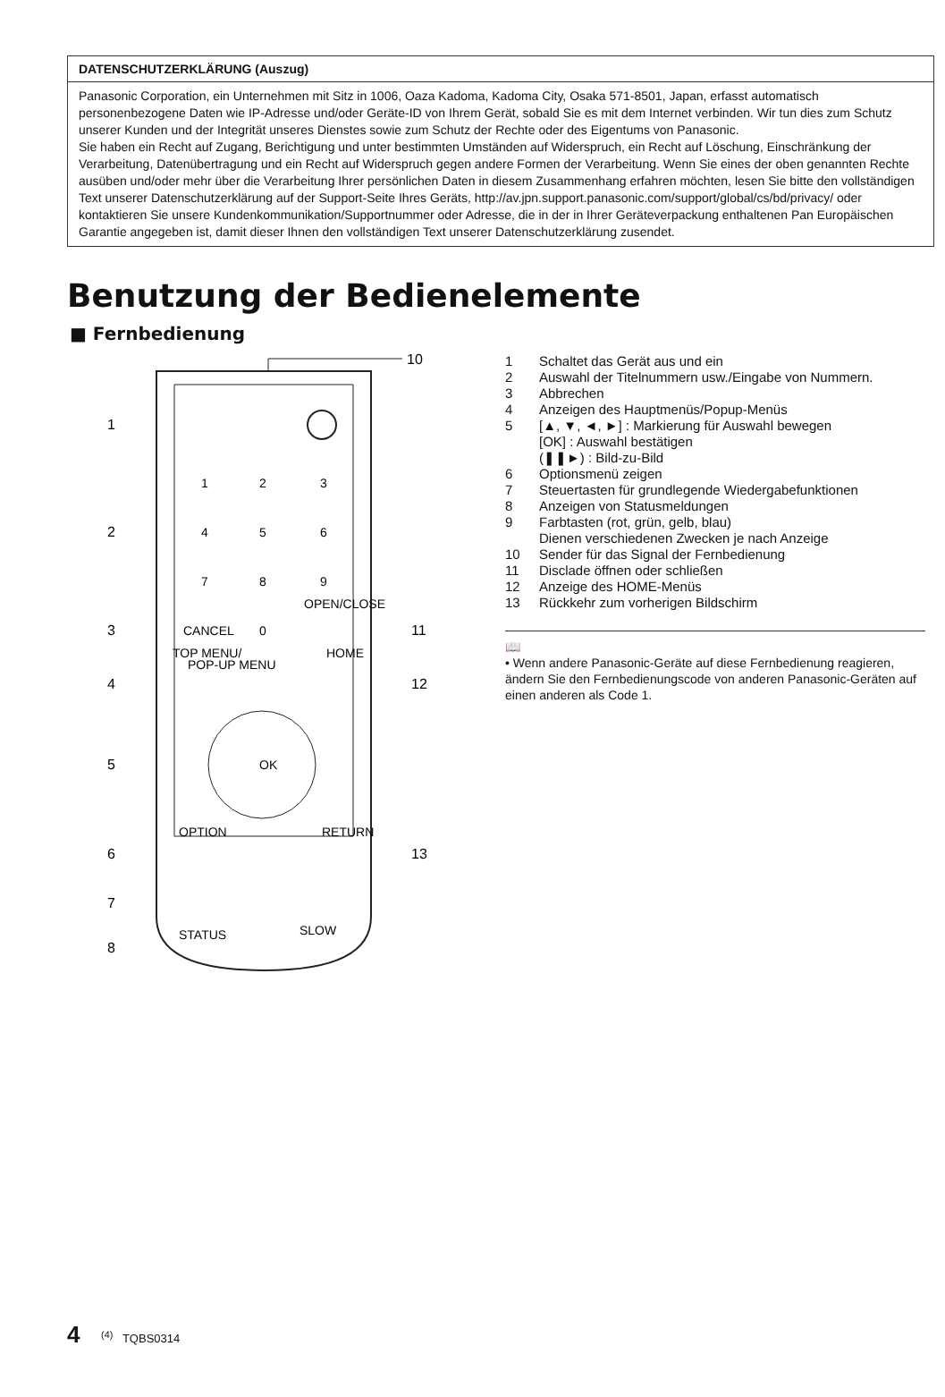DATENSCHUTZERKLÄRUNG (Auszug)
Panasonic Corporation, ein Unternehmen mit Sitz in 1006, Oaza Kadoma, Kadoma City, Osaka 571-8501, Japan, erfasst automatisch personenbezogene Daten wie IP-Adresse und/oder Geräte-ID von Ihrem Gerät, sobald Sie es mit dem Internet verbinden. Wir tun dies zum Schutz unserer Kunden und der Integrität unseres Dienstes sowie zum Schutz der Rechte oder des Eigentums von Panasonic.
Sie haben ein Recht auf Zugang, Berichtigung und unter bestimmten Umständen auf Widerspruch, ein Recht auf Löschung, Einschränkung der Verarbeitung, Datenübertragung und ein Recht auf Widerspruch gegen andere Formen der Verarbeitung. Wenn Sie eines der oben genannten Rechte ausüben und/oder mehr über die Verarbeitung Ihrer persönlichen Daten in diesem Zusammenhang erfahren möchten, lesen Sie bitte den vollständigen Text unserer Datenschutzerklärung auf der Support-Seite Ihres Geräts, http://av.jpn.support.panasonic.com/support/global/cs/bd/privacy/ oder kontaktieren Sie unsere Kundenkommunikation/Supportnummer oder Adresse, die in der in Ihrer Geräteverpackung enthaltenen Pan Europäischen Garantie angegeben ist, damit dieser Ihnen den vollständigen Text unserer Datenschutzerklärung zusendet.
Benutzung der Bedienelemente
■ Fernbedienung
10
1
2
3
4
5
6
7
8
11
12
13
1
2
3
4
5
6
7
8
9
CANCEL
0
OPEN/CLOSE
TOP MENU/
POP-UP MENU
HOME
OK
OPTION
RETURN
STATUS
SLOW
| 1 | Schaltet das Gerät aus und ein |
| 2 | Auswahl der Titelnummern usw./Eingabe von Nummern. |
| 3 | Abbrechen |
| 4 | Anzeigen des Hauptmenüs/Popup-Menüs |
| 5 | [▲, ▼, ◄, ►] : Markierung für Auswahl bewegen [OK] : Auswahl bestätigen (❚❚►) : Bild-zu-Bild |
| 6 | Optionsmenü zeigen |
| 7 | Steuertasten für grundlegende Wiedergabefunktionen |
| 8 | Anzeigen von Statusmeldungen |
| 9 | Farbtasten (rot, grün, gelb, blau) Dienen verschiedenen Zwecken je nach Anzeige |
| 10 | Sender für das Signal der Fernbedienung |
| 11 | Disclade öffnen oder schließen |
| 12 | Anzeige des HOME-Menüs |
| 13 | Rückkehr zum vorherigen Bildschirm |
📖
• Wenn andere Panasonic-Geräte auf diese Fernbedienung reagieren, ändern Sie den Fernbedienungscode von anderen Panasonic-Geräten auf einen anderen als Code 1.
4 <sup>(4)</sup> TQBS0314